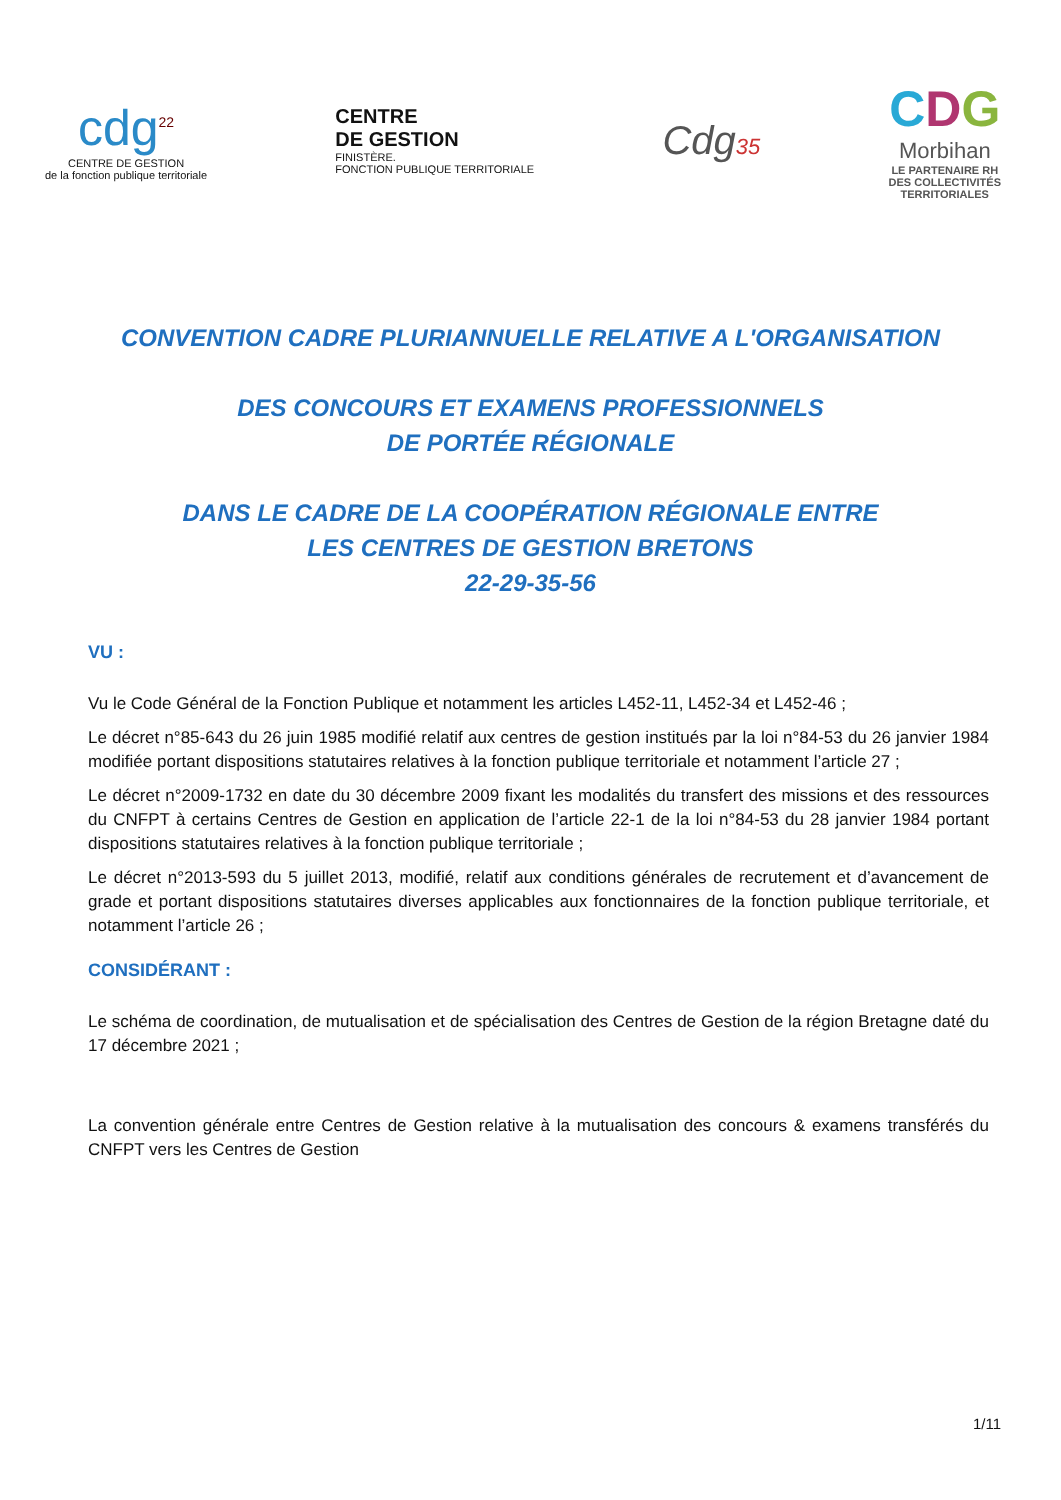cdg<sup>22</sup>
CENTRE DE GESTION
de la fonction publique territoriale
CENTRE
DE GESTION
FINISTÈRE.
FONCTION PUBLIQUE TERRITORIALE
Cdg35
CDG
Morbihan
LE PARTENAIRE RH
DES COLLECTIVITÉS
TERRITORIALES
CONVENTION CADRE PLURIANNUELLE RELATIVE A L'ORGANISATION
DES CONCOURS ET EXAMENS PROFESSIONNELS
DE PORTÉE RÉGIONALE
DANS LE CADRE DE LA COOPÉRATION RÉGIONALE ENTRE
LES CENTRES DE GESTION BRETONS
22-29-35-56
VU :
Vu le Code Général de la Fonction Publique et notamment les articles L452-11, L452-34 et L452-46 ;
Le décret n°85-643 du 26 juin 1985 modifié relatif aux centres de gestion institués par la loi n°84-53 du 26 janvier 1984 modifiée portant dispositions statutaires relatives à la fonction publique territoriale et notamment l’article 27 ;
Le décret n°2009-1732 en date du 30 décembre 2009 fixant les modalités du transfert des missions et des ressources du CNFPT à certains Centres de Gestion en application de l’article 22-1 de la loi n°84-53 du 28 janvier 1984 portant dispositions statutaires relatives à la fonction publique territoriale ;
Le décret n°2013-593 du 5 juillet 2013, modifié, relatif aux conditions générales de recrutement et d’avancement de grade et portant dispositions statutaires diverses applicables aux fonctionnaires de la fonction publique territoriale, et notamment l’article 26 ;
CONSIDÉRANT :
Le schéma de coordination, de mutualisation et de spécialisation des Centres de Gestion de la région Bretagne daté du 17 décembre 2021 ;
La convention générale entre Centres de Gestion relative à la mutualisation des concours & examens transférés du CNFPT vers les Centres de Gestion
1/11